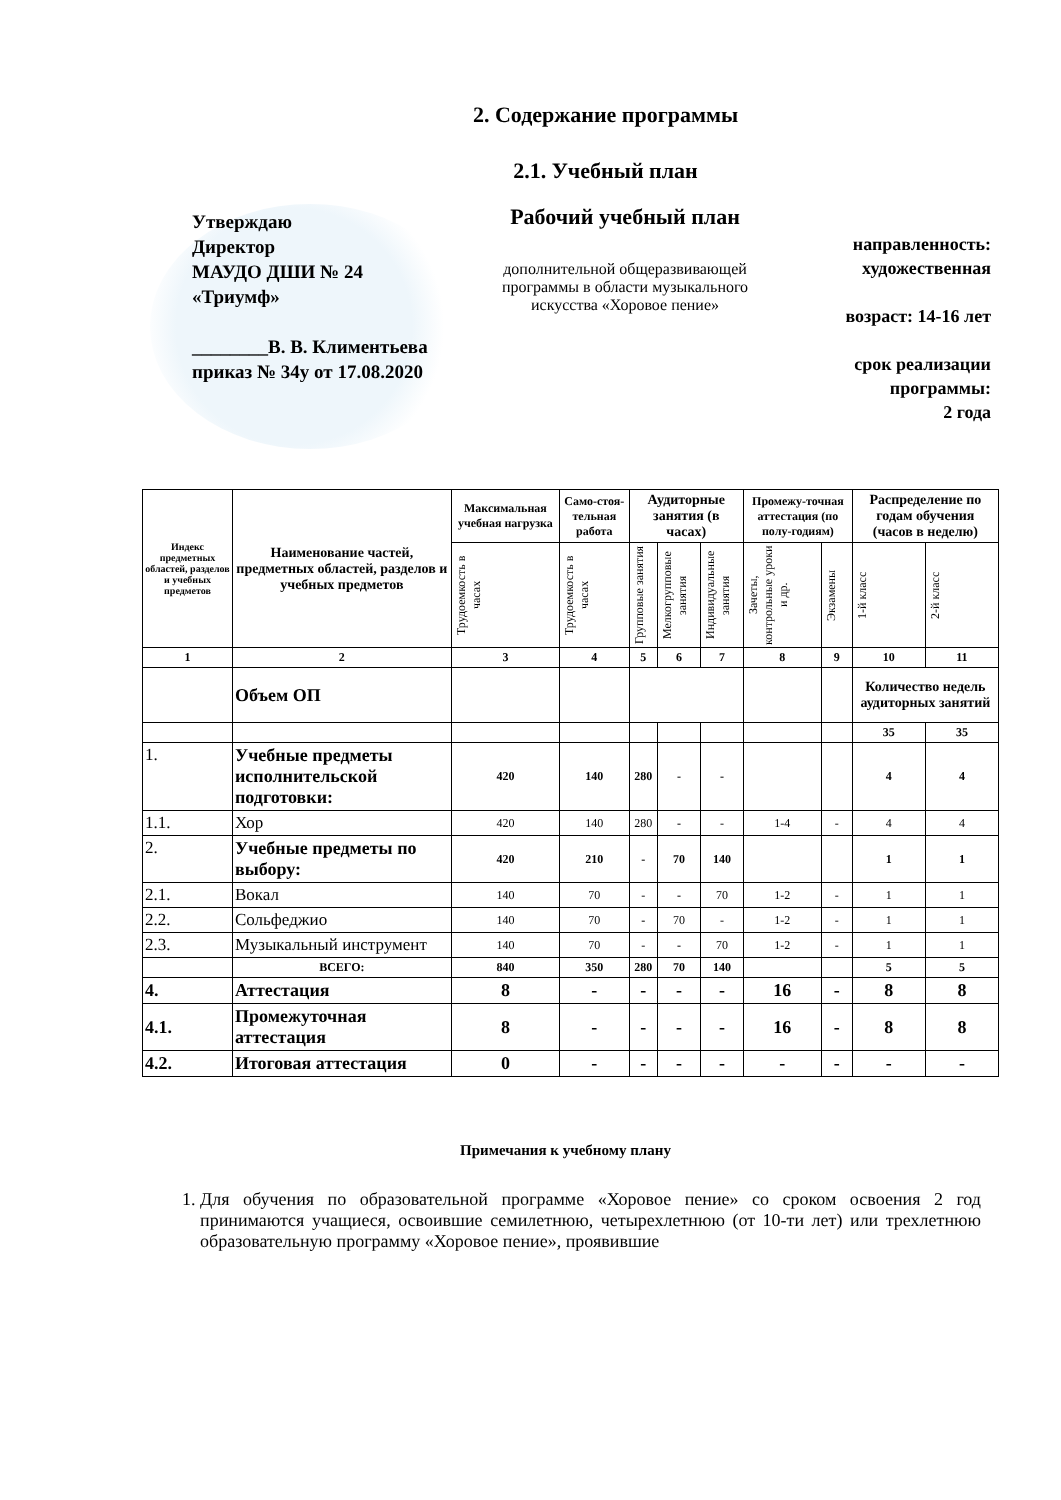2. Содержание программы
2.1. Учебный план
Утверждаю
Директор
МАУДО ДШИ № 24
«Триумф»
________В. В. Климентьева
приказ № 34у от 17.08.2020
Рабочий учебный план
дополнительной общеразвивающей программы в области музыкального искусства «Хоровое пение»
направленность:
художественная
возраст: 14-16 лет
срок реализации программы:
2 года
| Индекс предметных областей, разделов и учебных предметов | Наименование частей, предметных областей, разделов и учебных предметов | Максимальная учебная нагрузка | Само-стоя-тельная работа | Аудиторные занятия (в часах) | | | Промежу-точная аттестация (по полу-годиям) | | Распределение по годам обучения (часов в неделю) | |
| --- | --- | --- | --- | --- | --- | --- | --- | --- | --- | --- |
| | | Трудоемкость в часах | Трудоемкость в часах | Групповые занятия | Мелкогрупповые занятия | Индивидуальные занятия | Зачеты, контрольные уроки и др. | Экзамены | 1-й класс | 2-й класс |
| 1 | 2 | 3 | 4 | 5 | 6 | 7 | 8 | 9 | 10 | 11 |
| | Объем ОП | | | | | | | | Количество недель аудиторных занятий | |
| | | | | | | | | | 35 | 35 |
| 1. | Учебные предметы исполнительской подготовки: | 420 | 140 | 280 | - | - | | | 4 | 4 |
| 1.1. | Хор | 420 | 140 | 280 | - | - | 1-4 | - | 4 | 4 |
| 2. | Учебные предметы по выбору: | 420 | 210 | - | 70 | 140 | | | 1 | 1 |
| 2.1. | Вокал | 140 | 70 | - | - | 70 | 1-2 | - | 1 | 1 |
| 2.2. | Сольфеджио | 140 | 70 | - | 70 | - | 1-2 | - | 1 | 1 |
| 2.3. | Музыкальный инструмент | 140 | 70 | - | - | 70 | 1-2 | - | 1 | 1 |
| | ВСЕГО: | 840 | 350 | 280 | 70 | 140 | | | 5 | 5 |
| 4. | Аттестация | 8 | - | - | - | - | 16 | - | 8 | 8 |
| 4.1. | Промежуточная аттестация | 8 | - | - | - | - | 16 | - | 8 | 8 |
| 4.2. | Итоговая аттестация | 0 | - | - | - | - | - | - | - | - |
Примечания к учебному плану
1. Для обучения по образовательной программе «Хоровое пение» со сроком освоения 2 год принимаются учащиеся, освоившие семилетнюю, четырехлетнюю (от 10-ти лет) или трехлетнюю образовательную программу «Хоровое пение», проявившие